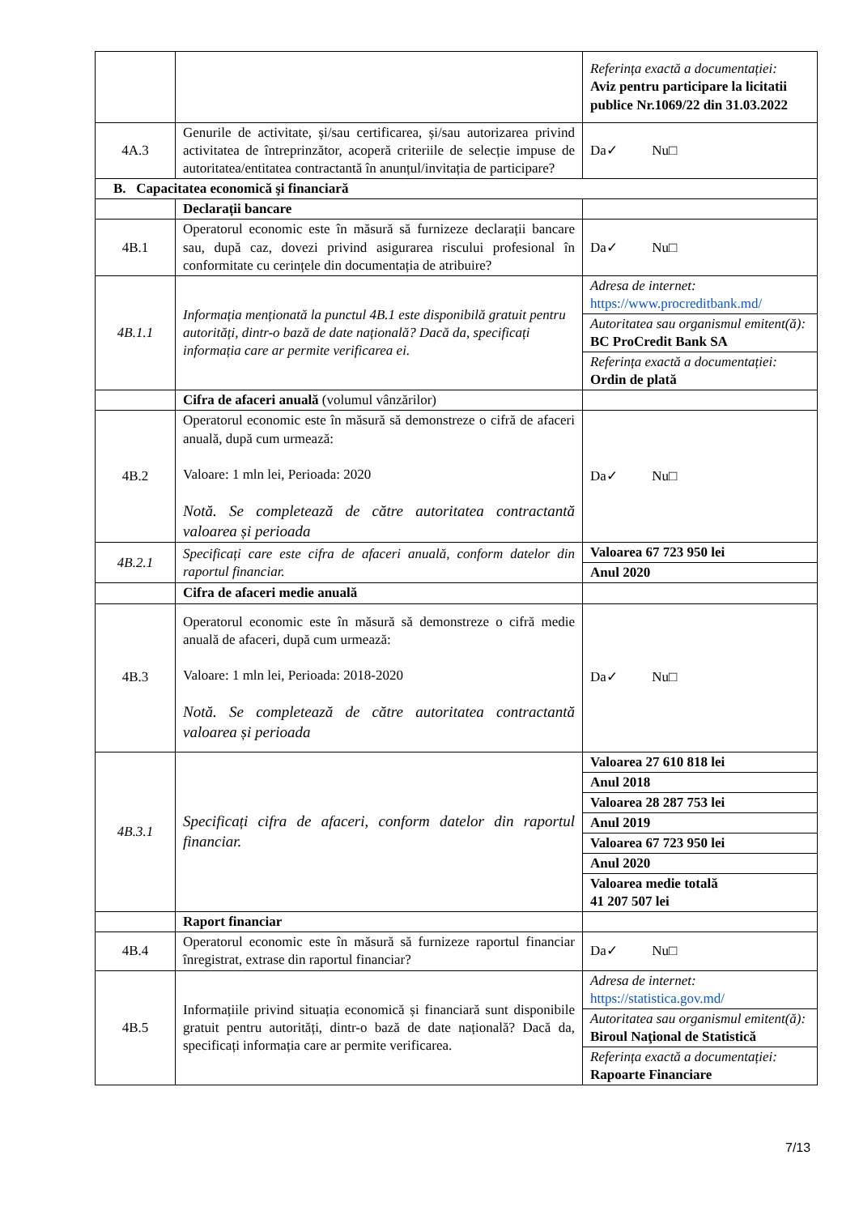| | | Referința exactă a documentației: Aviz pentru participare la licitatii publice Nr.1069/22 din 31.03.2022 |
| 4A.3 | Genurile de activitate, și/sau certificarea, și/sau autorizarea privind activitatea de întreprinzător, acoperă criteriile de selecție impuse de autoritatea/entitatea contractantă în anunțul/invitația de participare? | Da✓ Nu□ |
| B. Capacitatea economică şi financiară | | |
| | Declarații bancare | |
| 4B.1 | Operatorul economic este în măsură să furnizeze declarații bancare sau, după caz, dovezi privind asigurarea riscului profesional în conformitate cu cerințele din documentația de atribuire? | Da✓ Nu□ |
| 4B.1.1 | Informația menționată la punctul 4B.1 este disponibilă gratuit pentru autorități, dintr-o bază de date națională? Dacă da, specificați informația care ar permite verificarea ei. | / Adresa de internet: https://www.procreditbank.md/ / / Autoritatea sau organismul emitent(ă): BC ProCredit Bank SA / / Referința exactă a documentației: Ordin de plată / |
| | Cifra de afaceri anuală (volumul vânzărilor) | |
| 4B.2 | Operatorul economic este în măsură să demonstreze o cifră de afaceri anuală, după cum urmează: Valoare: 1 mln lei, Perioada: 2020 Notă. Se completează de către autoritatea contractantă valoarea și perioada | Da✓ Nu□ |
| 4B.2.1 | Specificați care este cifra de afaceri anuală, conform datelor din raportul financiar. | / Valoarea 67 723 950 lei / / Anul 2020 / |
| | Cifra de afaceri medie anuală | |
| 4B.3 | Operatorul economic este în măsură să demonstreze o cifră medie anuală de afaceri, după cum urmează: Valoare: 1 mln lei, Perioada: 2018-2020 Notă. Se completează de către autoritatea contractantă valoarea și perioada | Da✓ Nu□ |
| 4B.3.1 | Specificați cifra de afaceri, conform datelor din raportul financiar. | / Valoarea 27 610 818 lei / / Anul 2018 / / Valoarea 28 287 753 lei / / Anul 2019 / / Valoarea 67 723 950 lei / / Anul 2020 / / Valoarea medie totală 41 207 507 lei / |
| | Raport financiar | |
| 4B.4 | Operatorul economic este în măsură să furnizeze raportul financiar înregistrat, extrase din raportul financiar? | Da✓ Nu□ |
| 4B.5 | Informațiile privind situația economică și financiară sunt disponibile gratuit pentru autorități, dintr-o bază de date națională? Dacă da, specificați informația care ar permite verificarea. | / Adresa de internet: https://statistica.gov.md/ / / Autoritatea sau organismul emitent(ă): Biroul Naţional de Statistică / / Referința exactă a documentației: Rapoarte Financiare / |
7/13